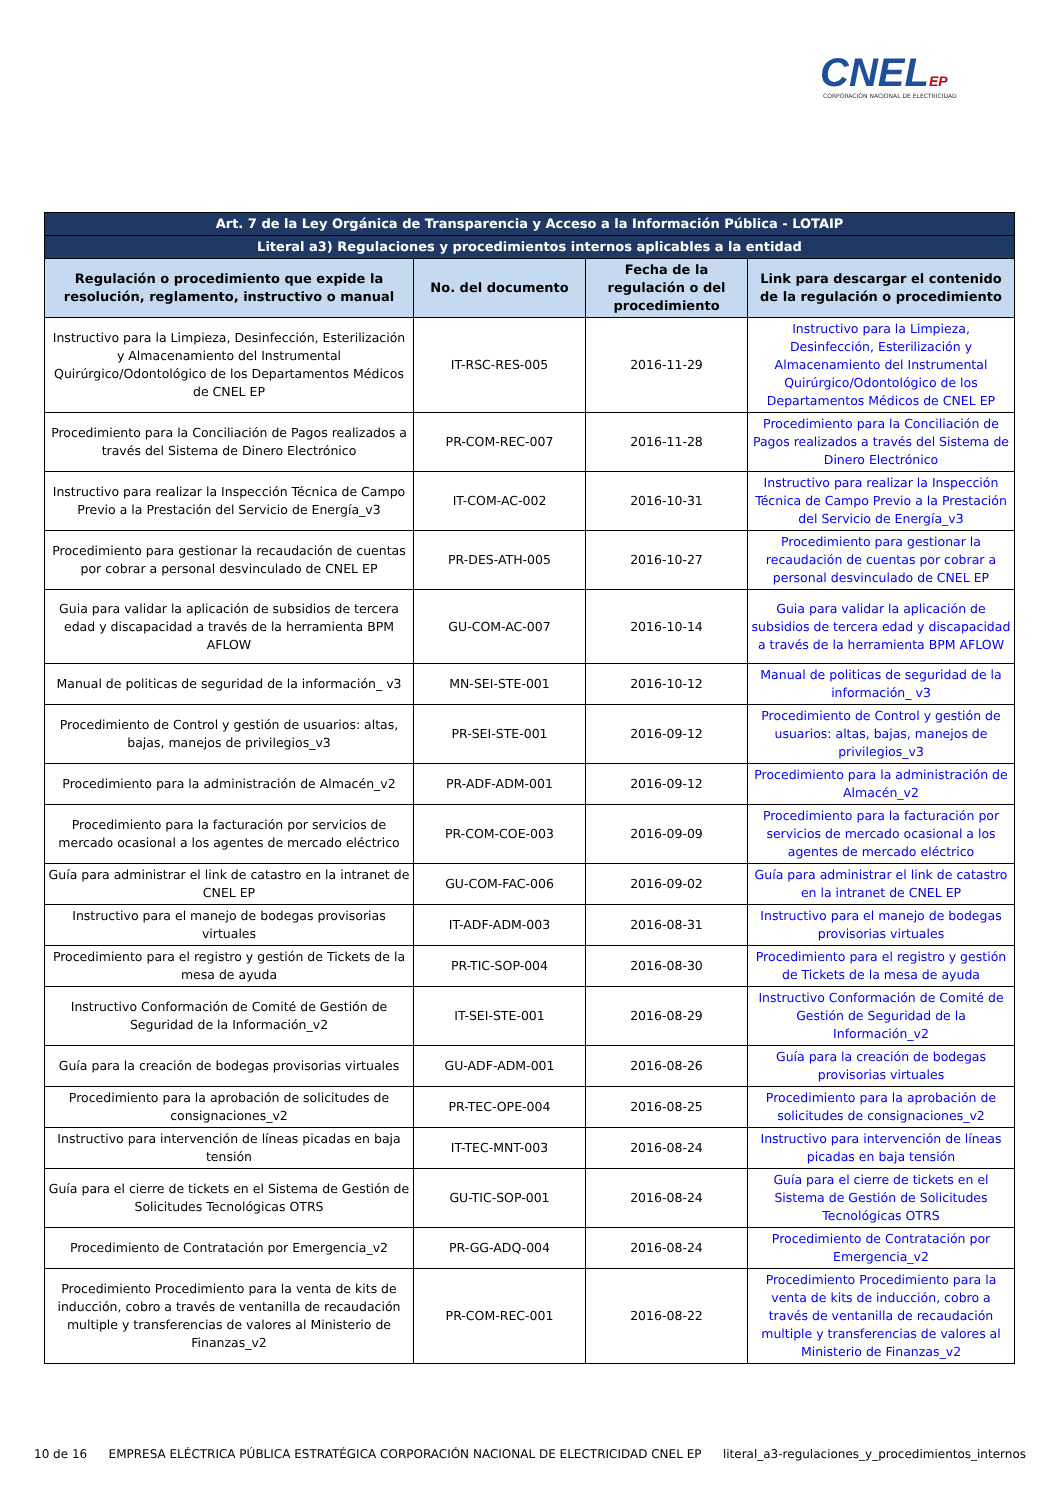CNELEP
CORPORACIÓN NACIONAL DE ELECTRICIDAD
| Art. 7 de la Ley Orgánica de Transparencia y Acceso a la Información Pública - LOTAIP | | | |
| --- | --- | --- | --- |
| Literal a3) Regulaciones y procedimientos internos aplicables a la entidad | | | |
| Regulación o procedimiento que expide la resolución, reglamento, instructivo o manual | No. del documento | Fecha de la regulación o del procedimiento | Link para descargar el contenido de la regulación o procedimiento |
| Instructivo para la Limpieza, Desinfección, Esterilización y Almacenamiento del Instrumental Quirúrgico/Odontológico de los Departamentos Médicos de CNEL EP | IT-RSC-RES-005 | 2016-11-29 | Instructivo para la Limpieza, Desinfección, Esterilización y Almacenamiento del Instrumental Quirúrgico/Odontológico de los Departamentos Médicos de CNEL EP |
| Procedimiento para la Conciliación de Pagos realizados a través del Sistema de Dinero Electrónico | PR-COM-REC-007 | 2016-11-28 | Procedimiento para la Conciliación de Pagos realizados a través del Sistema de Dinero Electrónico |
| Instructivo para realizar la Inspección Técnica de Campo Previo a la Prestación del Servicio de Energía_v3 | IT-COM-AC-002 | 2016-10-31 | Instructivo para realizar la Inspección Técnica de Campo Previo a la Prestación del Servicio de Energía_v3 |
| Procedimiento para gestionar la recaudación de cuentas por cobrar a personal desvinculado de CNEL EP | PR-DES-ATH-005 | 2016-10-27 | Procedimiento para gestionar la recaudación de cuentas por cobrar a personal desvinculado de CNEL EP |
| Guia para validar la aplicación de subsidios de tercera edad y discapacidad a través de la herramienta BPM AFLOW | GU-COM-AC-007 | 2016-10-14 | Guia para validar la aplicación de subsidios de tercera edad y discapacidad a través de la herramienta BPM AFLOW |
| Manual de politicas de seguridad de la información_ v3 | MN-SEI-STE-001 | 2016-10-12 | Manual de politicas de seguridad de la información_ v3 |
| Procedimiento de Control y gestión de usuarios: altas, bajas, manejos de privilegios_v3 | PR-SEI-STE-001 | 2016-09-12 | Procedimiento de Control y gestión de usuarios: altas, bajas, manejos de privilegios_v3 |
| Procedimiento para la administración de Almacén_v2 | PR-ADF-ADM-001 | 2016-09-12 | Procedimiento para la administración de Almacén_v2 |
| Procedimiento para la facturación por servicios de mercado ocasional a los agentes de mercado eléctrico | PR-COM-COE-003 | 2016-09-09 | Procedimiento para la facturación por servicios de mercado ocasional a los agentes de mercado eléctrico |
| Guía para administrar el link de catastro en la intranet de CNEL EP | GU-COM-FAC-006 | 2016-09-02 | Guía para administrar el link de catastro en la intranet de CNEL EP |
| Instructivo para el manejo de bodegas provisorias virtuales | IT-ADF-ADM-003 | 2016-08-31 | Instructivo para el manejo de bodegas provisorias virtuales |
| Procedimiento para el registro y gestión de Tickets de la mesa de ayuda | PR-TIC-SOP-004 | 2016-08-30 | Procedimiento para el registro y gestión de Tickets de la mesa de ayuda |
| Instructivo Conformación de Comité de Gestión de Seguridad de la Información_v2 | IT-SEI-STE-001 | 2016-08-29 | Instructivo Conformación de Comité de Gestión de Seguridad de la Información_v2 |
| Guía para la creación de bodegas provisorias virtuales | GU-ADF-ADM-001 | 2016-08-26 | Guía para la creación de bodegas provisorias virtuales |
| Procedimiento para la aprobación de solicitudes de consignaciones_v2 | PR-TEC-OPE-004 | 2016-08-25 | Procedimiento para la aprobación de solicitudes de consignaciones_v2 |
| Instructivo para intervención de líneas picadas en baja tensión | IT-TEC-MNT-003 | 2016-08-24 | Instructivo para intervención de líneas picadas en baja tensión |
| Guía para el cierre de tickets en el Sistema de Gestión de Solicitudes Tecnológicas OTRS | GU-TIC-SOP-001 | 2016-08-24 | Guía para el cierre de tickets en el Sistema de Gestión de Solicitudes Tecnológicas OTRS |
| Procedimiento de Contratación por Emergencia_v2 | PR-GG-ADQ-004 | 2016-08-24 | Procedimiento de Contratación por Emergencia_v2 |
| Procedimiento Procedimiento para la venta de kits de inducción, cobro a través de ventanilla de recaudación multiple y transferencias de valores al Ministerio de Finanzas_v2 | PR-COM-REC-001 | 2016-08-22 | Procedimiento Procedimiento para la venta de kits de inducción, cobro a través de ventanilla de recaudación multiple y transferencias de valores al Ministerio de Finanzas_v2 |
10 de 16 EMPRESA ELÉCTRICA PÚBLICA ESTRATÉGICA CORPORACIÓN NACIONAL DE ELECTRICIDAD CNEL EP literal_a3-regulaciones_y_procedimientos_internos